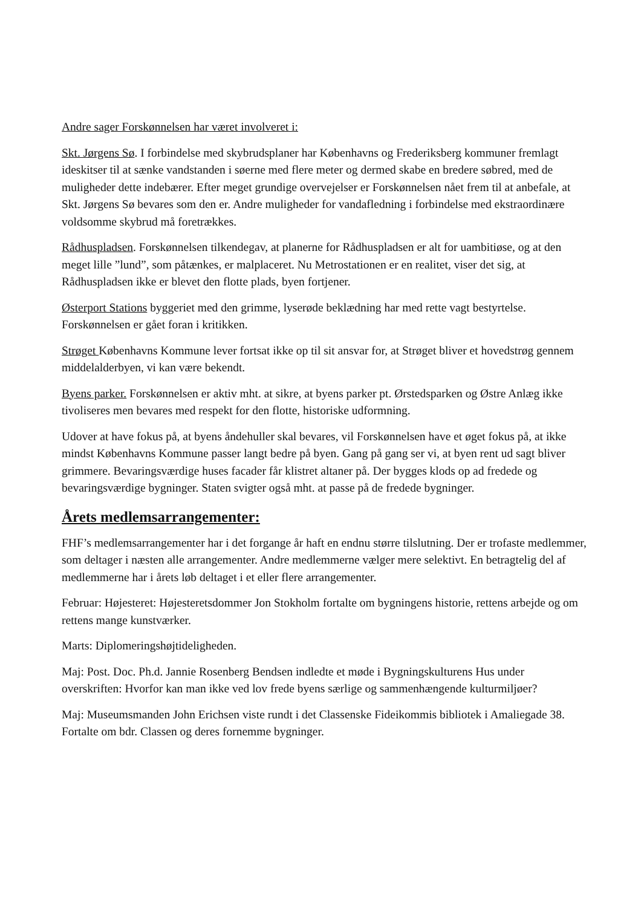Andre sager Forskønnelsen har været involveret i:
Skt. Jørgens Sø. I forbindelse med skybrudsplaner har Københavns og Frederiksberg kommuner fremlagt ideskitser til at sænke vandstanden i søerne med flere meter og dermed skabe en bredere søbred, med de muligheder dette indebærer. Efter meget grundige overvejelser er Forskønnelsen nået frem til at anbefale, at Skt. Jørgens Sø bevares som den er. Andre muligheder for vandafledning i forbindelse med ekstraordinære voldsomme skybrud må foretrækkes.
Rådhuspladsen. Forskønnelsen tilkendegav, at planerne for Rådhuspladsen er alt for uambitiøse, og at den meget lille ”lund”, som påtænkes, er malplaceret. Nu Metrostationen er en realitet, viser det sig, at Rådhuspladsen ikke er blevet den flotte plads, byen fortjener.
Østerport Stations byggeriet med den grimme, lyserøde beklædning har med rette vagt bestyrtelse. Forskønnelsen er gået foran i kritikken.
Strøget Københavns Kommune lever fortsat ikke op til sit ansvar for, at Strøget bliver et hovedstrøg gennem middelalderbyen, vi kan være bekendt.
Byens parker. Forskønnelsen er aktiv mht. at sikre, at byens parker pt. Ørstedsparken og Østre Anlæg ikke tivoliseres men bevares med respekt for den flotte, historiske udformning.
Udover at have fokus på, at byens åndehuller skal bevares, vil Forskønnelsen have et øget fokus på, at ikke mindst Københavns Kommune passer langt bedre på byen. Gang på gang ser vi, at byen rent ud sagt bliver grimmere. Bevaringsværdige huses facader får klistret altaner på. Der bygges klods op ad fredede og bevaringsværdige bygninger. Staten svigter også mht. at passe på de fredede bygninger.
Årets medlemsarrangementer:
FHF’s medlemsarrangementer har i det forgange år haft en endnu større tilslutning. Der er trofaste medlemmer, som deltager i næsten alle arrangementer. Andre medlemmerne vælger mere selektivt. En betragtelig del af medlemmerne har i årets løb deltaget i et eller flere arrangementer.
Februar: Højesteret: Højesteretsdommer Jon Stokholm fortalte om bygningens historie, rettens arbejde og om rettens mange kunstværker.
Marts: Diplomeringshøjtideligheden.
Maj: Post. Doc. Ph.d. Jannie Rosenberg Bendsen indledte et møde i Bygningskulturens Hus under overskriften: Hvorfor kan man ikke ved lov frede byens særlige og sammenhængende kulturmiljøer?
Maj: Museumsmanden John Erichsen viste rundt i det Classenske Fideikommis bibliotek i Amaliegade 38. Fortalte om bdr. Classen og deres fornemme bygninger.